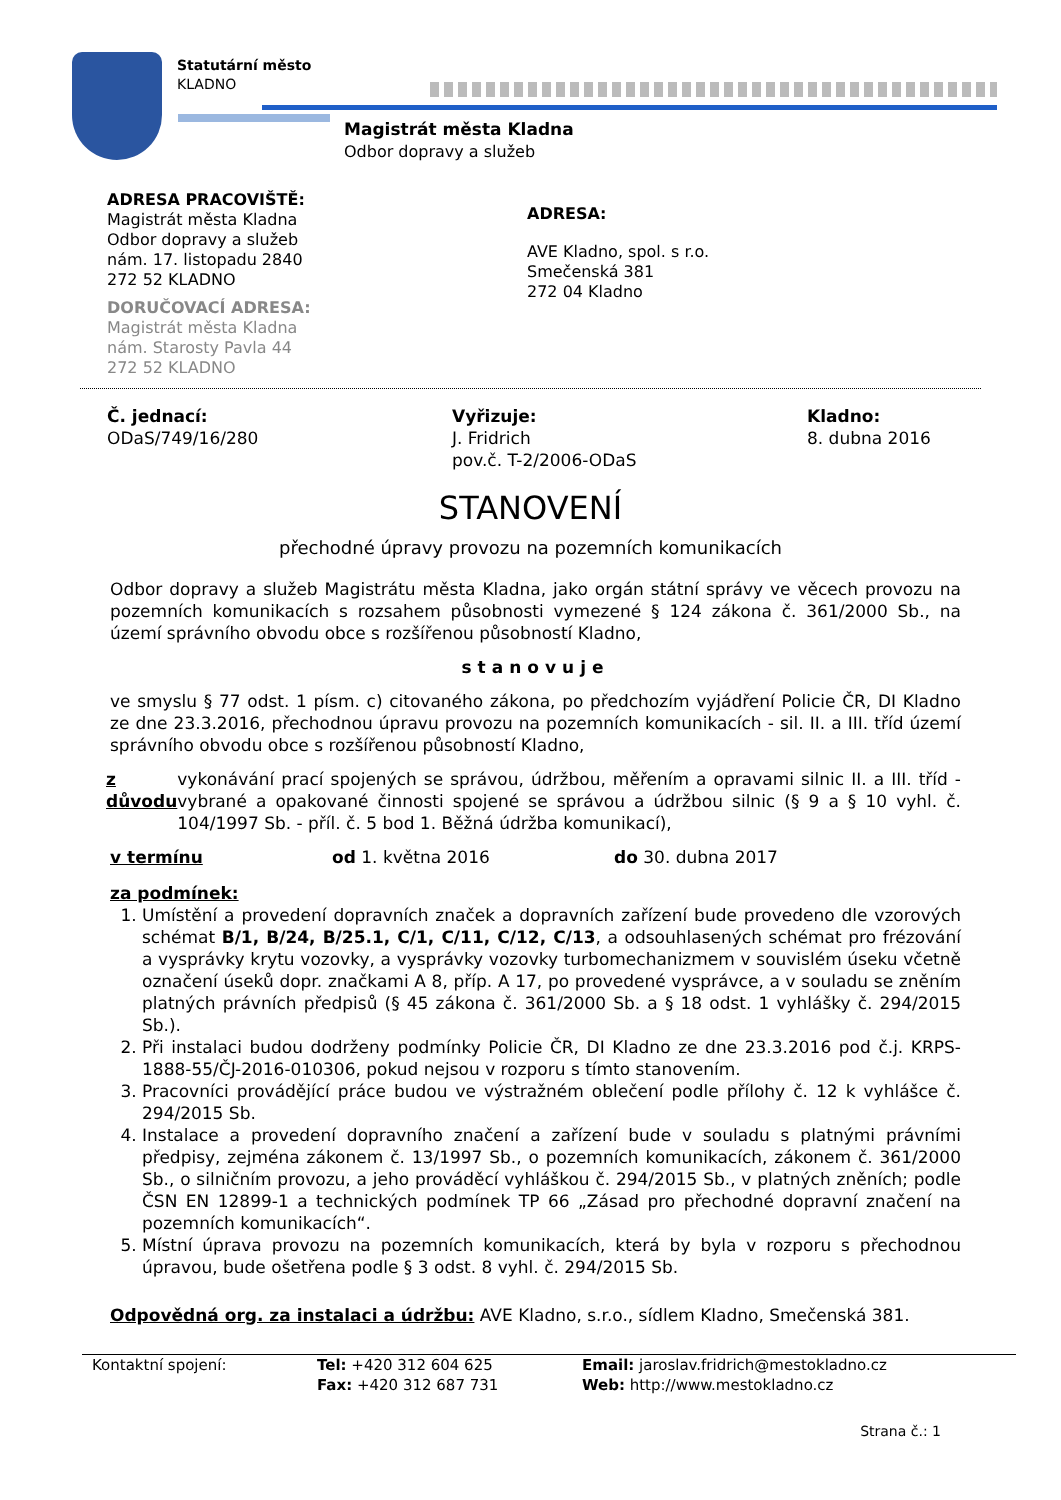Statutární město
KLADNO
Magistrát města Kladna
Odbor dopravy a služeb
ADRESA PRACOVIŠTĚ:
Magistrát města Kladna
Odbor dopravy a služeb
nám. 17. listopadu 2840
272 52 KLADNO
DORUČOVACÍ ADRESA:
Magistrát města Kladna
nám. Starosty Pavla 44
272 52 KLADNO
ADRESA:
AVE Kladno, spol. s r.o.
Smečenská 381
272 04 Kladno
Č. jednací:
ODaS/749/16/280
Vyřizuje:
J. Fridrich
pov.č. T-2/2006-ODaS
Kladno:
8. dubna 2016
STANOVENÍ
přechodné úpravy provozu na pozemních komunikacích
Odbor dopravy a služeb Magistrátu města Kladna, jako orgán státní správy ve věcech provozu na pozemních komunikacích s rozsahem působnosti vymezené § 124 zákona č. 361/2000 Sb., na území správního obvodu obce s rozšířenou působností Kladno,
stanovuje
ve smyslu § 77 odst. 1 písm. c) citovaného zákona, po předchozím vyjádření Policie ČR, DI Kladno ze dne 23.3.2016, přechodnou úpravu provozu na pozemních komunikacích - sil. II. a III. tříd území správního obvodu obce s rozšířenou působností Kladno,
z důvodu vykonávání prací spojených se správou, údržbou, měřením a opravami silnic II. a III. tříd - vybrané a opakované činnosti spojené se správou a údržbou silnic (§ 9 a § 10 vyhl. č. 104/1997 Sb. - příl. č. 5 bod 1. Běžná údržba komunikací),
v termínu od 1. května 2016 do 30. dubna 2017
za podmínek:
1. Umístění a provedení dopravních značek a dopravních zařízení bude provedeno dle vzorových schémat B/1, B/24, B/25.1, C/1, C/11, C/12, C/13, a odsouhlasených schémat pro frézování a vysprávky krytu vozovky, a vysprávky vozovky turbomechanizmem v souvislém úseku včetně označení úseků dopr. značkami A 8, příp. A 17, po provedené vysprávce, a v souladu se zněním platných právních předpisů (§ 45 zákona č. 361/2000 Sb. a § 18 odst. 1 vyhlášky č. 294/2015 Sb.).
2. Při instalaci budou dodrženy podmínky Policie ČR, DI Kladno ze dne 23.3.2016 pod č.j. KRPS-1888-55/ČJ-2016-010306, pokud nejsou v rozporu s tímto stanovením.
3. Pracovníci provádějící práce budou ve výstražném oblečení podle přílohy č. 12 k vyhlášce č. 294/2015 Sb.
4. Instalace a provedení dopravního značení a zařízení bude v souladu s platnými právními předpisy, zejména zákonem č. 13/1997 Sb., o pozemních komunikacích, zákonem č. 361/2000 Sb., o silničním provozu, a jeho prováděcí vyhláškou č. 294/2015 Sb., v platných zněních; podle ČSN EN 12899-1 a technických podmínek TP 66 „Zásad pro přechodné dopravní značení na pozemních komunikacích“.
5. Místní úprava provozu na pozemních komunikacích, která by byla v rozporu s přechodnou úpravou, bude ošetřena podle § 3 odst. 8 vyhl. č. 294/2015 Sb.
Odpovědná org. za instalaci a údržbu: AVE Kladno, s.r.o., sídlem Kladno, Smečenská 381.
Kontaktní spojení: Tel: +420 312 604 625
Fax: +420 312 687 731
Email: jaroslav.fridrich@mestokladno.cz
Web: http://www.mestokladno.cz
Strana č.: 1